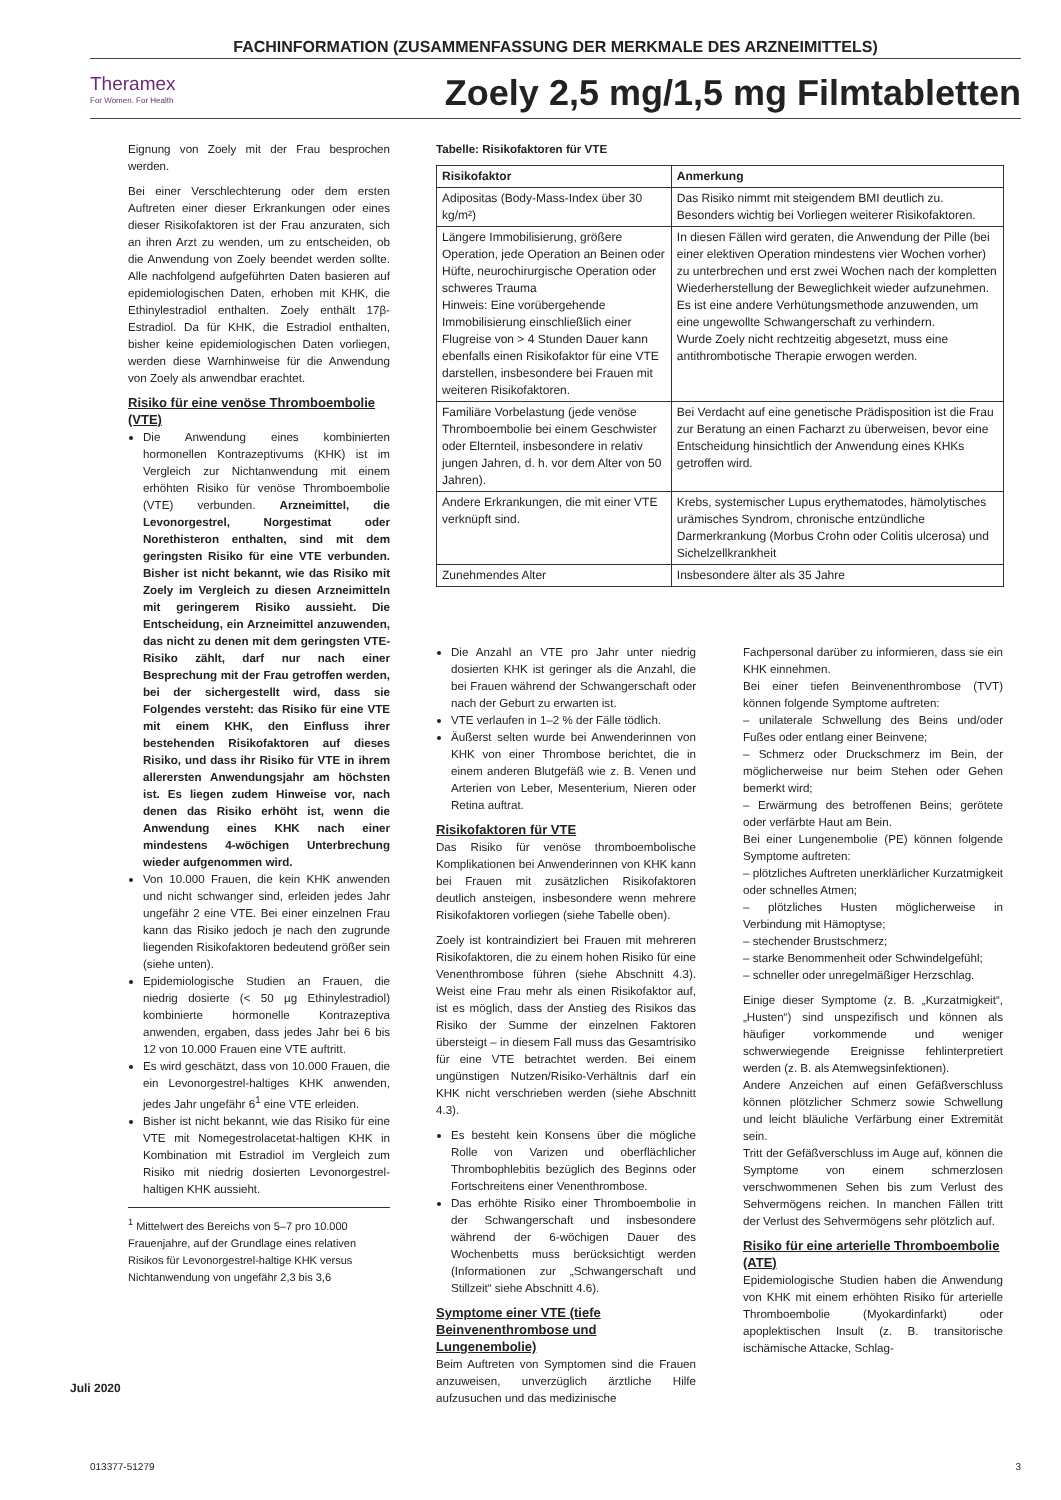FACHINFORMATION (ZUSAMMENFASSUNG DER MERKMALE DES ARZNEIMITTELS)
Theramex
For Women. For Health
Zoely 2,5 mg/1,5 mg Filmtabletten
Eignung von Zoely mit der Frau besprochen werden.
Bei einer Verschlechterung oder dem ersten Auftreten einer dieser Erkrankungen oder eines dieser Risikofaktoren ist der Frau anzuraten, sich an ihren Arzt zu wenden, um zu entscheiden, ob die Anwendung von Zoely beendet werden sollte. Alle nachfolgend aufgeführten Daten basieren auf epidemiologischen Daten, erhoben mit KHK, die Ethinylestradiol enthalten. Zoely enthält 17β-Estradiol. Da für KHK, die Estradiol enthalten, bisher keine epidemiologischen Daten vorliegen, werden diese Warnhinweise für die Anwendung von Zoely als anwendbar erachtet.
Risiko für eine venöse Thromboembolie (VTE)
Die Anwendung eines kombinierten hormonellen Kontrazeptivums (KHK) ist im Vergleich zur Nichtanwendung mit einem erhöhten Risiko für venöse Thromboembolie (VTE) verbunden. Arzneimittel, die Levonorgestrel, Norgestimat oder Norethisteron enthalten, sind mit dem geringsten Risiko für eine VTE verbunden. Bisher ist nicht bekannt, wie das Risiko mit Zoely im Vergleich zu diesen Arzneimitteln mit geringerem Risiko aussieht. Die Entscheidung, ein Arzneimittel anzuwenden, das nicht zu denen mit dem geringsten VTE-Risiko zählt, darf nur nach einer Besprechung mit der Frau getroffen werden, bei der sichergestellt wird, dass sie Folgendes versteht: das Risiko für eine VTE mit einem KHK, den Einfluss ihrer bestehenden Risikofaktoren auf dieses Risiko, und dass ihr Risiko für VTE in ihrem allerersten Anwendungsjahr am höchsten ist. Es liegen zudem Hinweise vor, nach denen das Risiko erhöht ist, wenn die Anwendung eines KHK nach einer mindestens 4-wöchigen Unterbrechung wieder aufgenommen wird.
Von 10.000 Frauen, die kein KHK anwenden und nicht schwanger sind, erleiden jedes Jahr ungefähr 2 eine VTE. Bei einer einzelnen Frau kann das Risiko jedoch je nach den zugrunde liegenden Risikofaktoren bedeutend größer sein (siehe unten).
Epidemiologische Studien an Frauen, die niedrig dosierte (< 50 µg Ethinylestradiol) kombinierte hormonelle Kontrazeptiva anwenden, ergaben, dass jedes Jahr bei 6 bis 12 von 10.000 Frauen eine VTE auftritt.
Es wird geschätzt, dass von 10.000 Frauen, die ein Levonorgestrel-haltiges KHK anwenden, jedes Jahr ungefähr 6<sup>1</sup> eine VTE erleiden.
Bisher ist nicht bekannt, wie das Risiko für eine VTE mit Nomegestrolacetat-haltigen KHK in Kombination mit Estradiol im Vergleich zum Risiko mit niedrig dosierten Levonorgestrel-haltigen KHK aussieht.
<sup>1</sup> Mittelwert des Bereichs von 5–7 pro 10.000 Frauenjahre, auf der Grundlage eines relativen Risikos für Levonorgestrel-haltige KHK versus Nichtanwendung von ungefähr 2,3 bis 3,6
Tabelle: Risikofaktoren für VTE
| Risikofaktor | Anmerkung |
| --- | --- |
| Adipositas (Body-Mass-Index über 30 kg/m²) | Das Risiko nimmt mit steigendem BMI deutlich zu. Besonders wichtig bei Vorliegen weiterer Risikofaktoren. |
| Längere Immobilisierung, größere Operation, jede Operation an Beinen oder Hüfte, neurochirurgische Operation oder schweres Trauma Hinweis: Eine vorübergehende Immobilisierung einschließlich einer Flugreise von > 4 Stunden Dauer kann ebenfalls einen Risikofaktor für eine VTE darstellen, insbesondere bei Frauen mit weiteren Risikofaktoren. | In diesen Fällen wird geraten, die Anwendung der Pille (bei einer elektiven Operation mindestens vier Wochen vorher) zu unterbrechen und erst zwei Wochen nach der kompletten Wiederherstellung der Beweglichkeit wieder aufzunehmen. Es ist eine andere Verhütungsmethode anzuwenden, um eine ungewollte Schwangerschaft zu verhindern. Wurde Zoely nicht rechtzeitig abgesetzt, muss eine antithrombotische Therapie erwogen werden. |
| Familiäre Vorbelastung (jede venöse Thromboembolie bei einem Geschwister oder Elternteil, insbesondere in relativ jungen Jahren, d. h. vor dem Alter von 50 Jahren). | Bei Verdacht auf eine genetische Prädisposition ist die Frau zur Beratung an einen Facharzt zu überweisen, bevor eine Entscheidung hinsichtlich der Anwendung eines KHKs getroffen wird. |
| Andere Erkrankungen, die mit einer VTE verknüpft sind. | Krebs, systemischer Lupus erythematodes, hämolytisches urämisches Syndrom, chronische entzündliche Darmerkrankung (Morbus Crohn oder Colitis ulcerosa) und Sichelzellkrankheit |
| Zunehmendes Alter | Insbesondere älter als 35 Jahre |
Die Anzahl an VTE pro Jahr unter niedrig dosierten KHK ist geringer als die Anzahl, die bei Frauen während der Schwangerschaft oder nach der Geburt zu erwarten ist.
VTE verlaufen in 1–2 % der Fälle tödlich.
Äußerst selten wurde bei Anwenderinnen von KHK von einer Thrombose berichtet, die in einem anderen Blutgefäß wie z. B. Venen und Arterien von Leber, Mesenterium, Nieren oder Retina auftrat.
Risikofaktoren für VTE
Das Risiko für venöse thromboembolische Komplikationen bei Anwenderinnen von KHK kann bei Frauen mit zusätzlichen Risikofaktoren deutlich ansteigen, insbesondere wenn mehrere Risikofaktoren vorliegen (siehe Tabelle oben).
Zoely ist kontraindiziert bei Frauen mit mehreren Risikofaktoren, die zu einem hohen Risiko für eine Venenthrombose führen (siehe Abschnitt 4.3). Weist eine Frau mehr als einen Risikofaktor auf, ist es möglich, dass der Anstieg des Risikos das Risiko der Summe der einzelnen Faktoren übersteigt – in diesem Fall muss das Gesamtrisiko für eine VTE betrachtet werden. Bei einem ungünstigen Nutzen/Risiko-Verhältnis darf ein KHK nicht verschrieben werden (siehe Abschnitt 4.3).
Es besteht kein Konsens über die mögliche Rolle von Varizen und oberflächlicher Thrombophlebitis bezüglich des Beginns oder Fortschreitens einer Venenthrombose.
Das erhöhte Risiko einer Thromboembolie in der Schwangerschaft und insbesondere während der 6-wöchigen Dauer des Wochenbetts muss berücksichtigt werden (Informationen zur „Schwangerschaft und Stillzeit“ siehe Abschnitt 4.6).
Symptome einer VTE (tiefe Beinvenenthrombose und Lungenembolie)
Beim Auftreten von Symptomen sind die Frauen anzuweisen, unverzüglich ärztliche Hilfe aufzusuchen und das medizinische
Fachpersonal darüber zu informieren, dass sie ein KHK einnehmen.
Bei einer tiefen Beinvenenthrombose (TVT) können folgende Symptome auftreten:
– unilaterale Schwellung des Beins und/oder Fußes oder entlang einer Beinvene;
– Schmerz oder Druckschmerz im Bein, der möglicherweise nur beim Stehen oder Gehen bemerkt wird;
– Erwärmung des betroffenen Beins; gerötete oder verfärbte Haut am Bein.
Bei einer Lungenembolie (PE) können folgende Symptome auftreten:
– plötzliches Auftreten unerklärlicher Kurzatmigkeit oder schnelles Atmen;
– plötzliches Husten möglicherweise in Verbindung mit Hämoptyse;
– stechender Brustschmerz;
– starke Benommenheit oder Schwindelgefühl;
– schneller oder unregelmäßiger Herzschlag.
Einige dieser Symptome (z. B. „Kurzatmigkeit“, „Husten“) sind unspezifisch und können als häufiger vorkommende und weniger schwerwiegende Ereignisse fehlinterpretiert werden (z. B. als Atemwegsinfektionen).
Andere Anzeichen auf einen Gefäßverschluss können plötzlicher Schmerz sowie Schwellung und leicht bläuliche Verfärbung einer Extremität sein.
Tritt der Gefäßverschluss im Auge auf, können die Symptome von einem schmerzlosen verschwommenen Sehen bis zum Verlust des Sehvermögens reichen. In manchen Fällen tritt der Verlust des Sehvermögens sehr plötzlich auf.
Risiko für eine arterielle Thromboembolie (ATE)
Epidemiologische Studien haben die Anwendung von KHK mit einem erhöhten Risiko für arterielle Thromboembolie (Myokardinfarkt) oder apoplektischen Insult (z. B. transitorische ischämische Attacke, Schlag-
Juli 2020
013377-51279 3